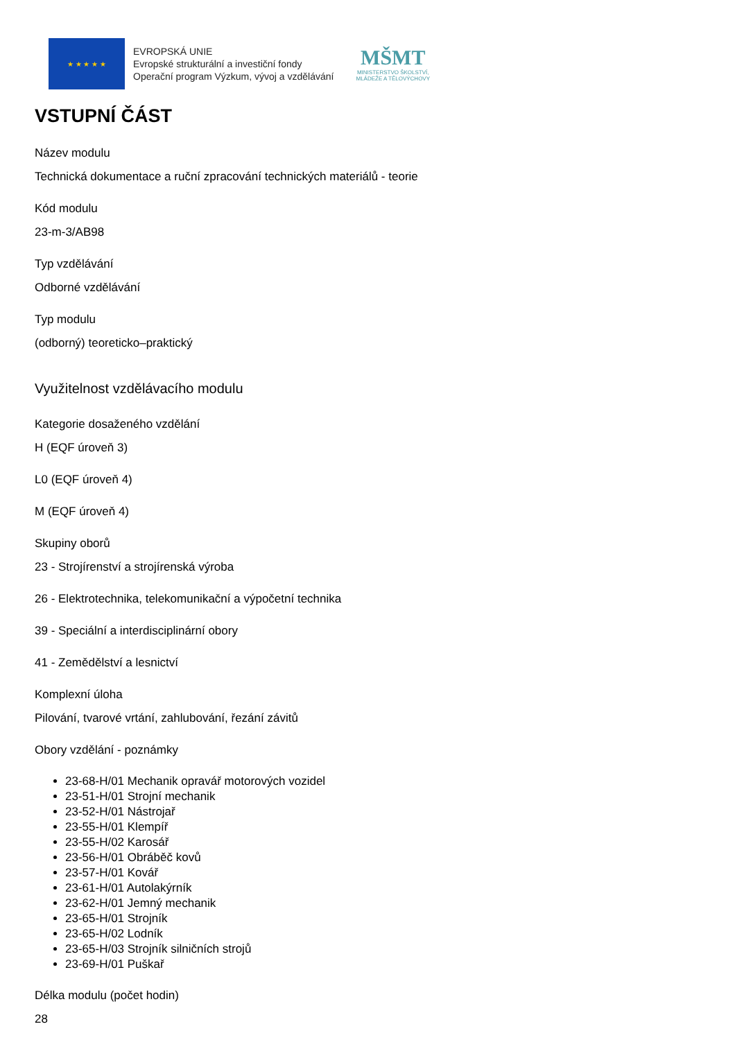★ ★ ★ ★ ★
EVROPSKÁ UNIE
Evropské strukturální a investiční fondy
Operační program Výzkum, vývoj a vzdělávání
MŠMT
MINISTERSTVO ŠKOLSTVÍ,
MLÁDEŽE A TĚLOVÝCHOVY
VSTUPNÍ ČÁST
Název modulu
Technická dokumentace a ruční zpracování technických materiálů - teorie
Kód modulu
23-m-3/AB98
Typ vzdělávání
Odborné vzdělávání
Typ modulu
(odborný) teoreticko–praktický
Využitelnost vzdělávacího modulu
Kategorie dosaženého vzdělání
H (EQF úroveň 3)
L0 (EQF úroveň 4)
M (EQF úroveň 4)
Skupiny oborů
23 - Strojírenství a strojírenská výroba
26 - Elektrotechnika, telekomunikační a výpočetní technika
39 - Speciální a interdisciplinární obory
41 - Zemědělství a lesnictví
Komplexní úloha
Pilování, tvarové vrtání, zahlubování, řezání závitů
Obory vzdělání - poznámky
23-68-H/01 Mechanik opravář motorových vozidel
23-51-H/01 Strojní mechanik
23-52-H/01 Nástrojař
23-55-H/01 Klempíř
23-55-H/02 Karosář
23-56-H/01 Obráběč kovů
23-57-H/01 Kovář
23-61-H/01 Autolakýrník
23-62-H/01 Jemný mechanik
23-65-H/01 Strojník
23-65-H/02 Lodník
23-65-H/03 Strojník silničních strojů
23-69-H/01 Puškař
Délka modulu (počet hodin)
28